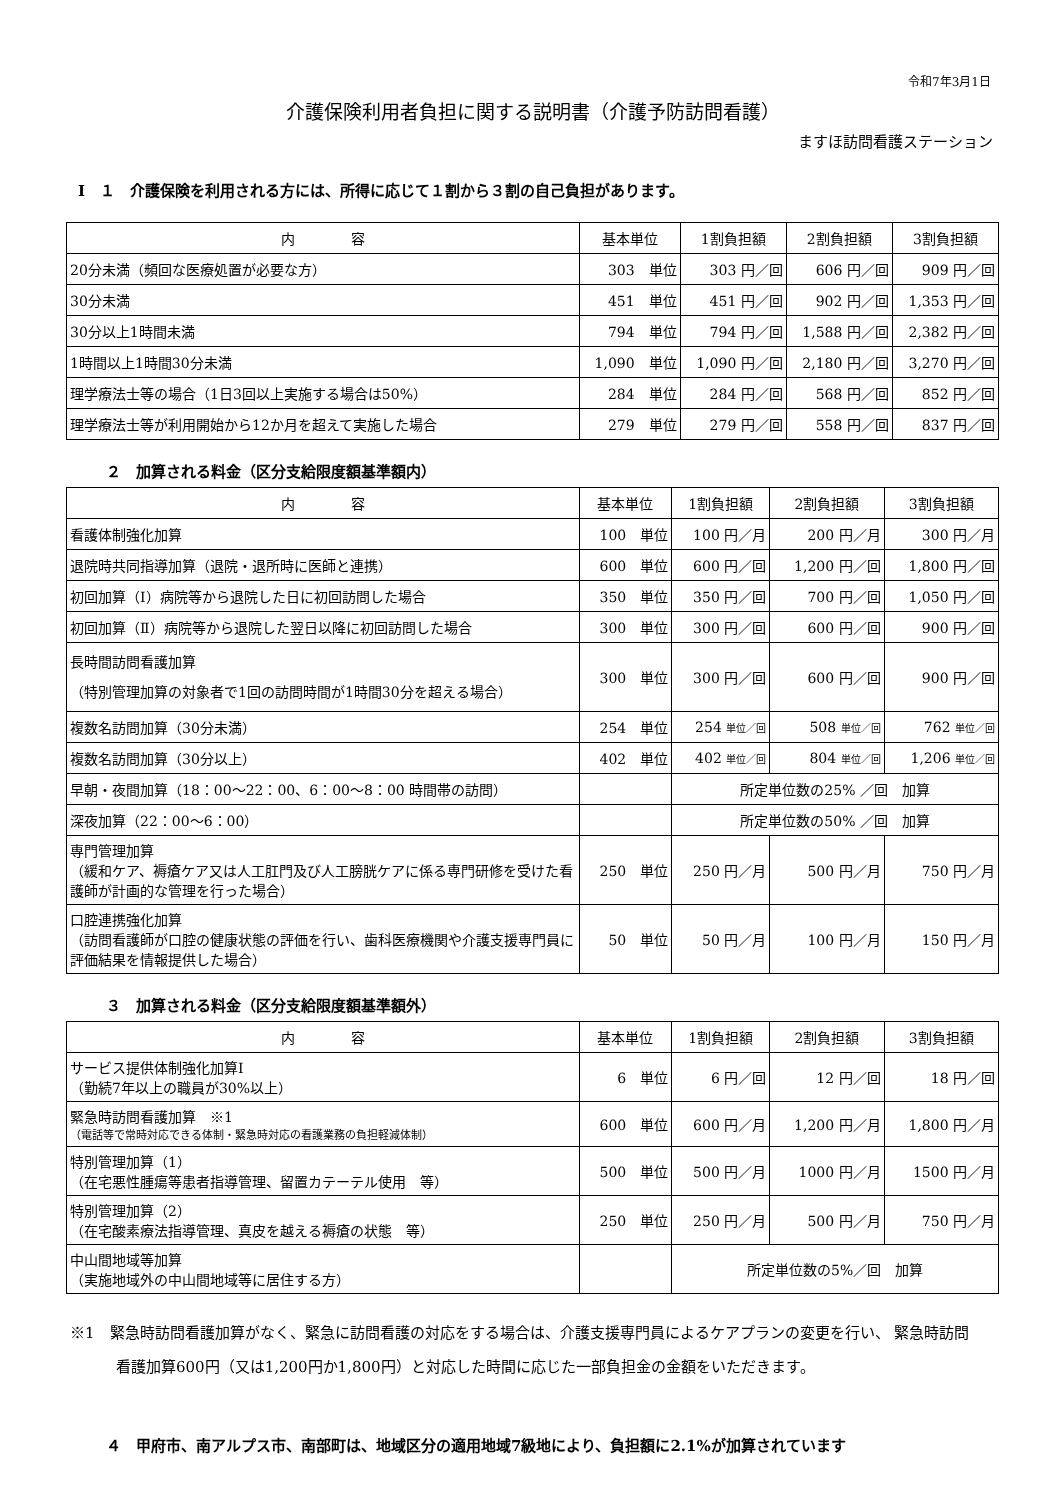令和7年3月1日
介護保険利用者負担に関する説明書（介護予防訪問看護）
ますほ訪問看護ステーション
Ⅰ　１　介護保険を利用される方には、所得に応じて１割から３割の自己負担があります。
| 内 容 | 基本単位 | 1割負担額 | 2割負担額 | 3割負担額 |
| --- | --- | --- | --- | --- |
| 20分未満（頻回な医療処置が必要な方） | 303 単位 | 303 円／回 | 606 円／回 | 909 円／回 |
| 30分未満 | 451 単位 | 451 円／回 | 902 円／回 | 1,353 円／回 |
| 30分以上1時間未満 | 794 単位 | 794 円／回 | 1,588 円／回 | 2,382 円／回 |
| 1時間以上1時間30分未満 | 1,090 単位 | 1,090 円／回 | 2,180 円／回 | 3,270 円／回 |
| 理学療法士等の場合（1日3回以上実施する場合は50%） | 284 単位 | 284 円／回 | 568 円／回 | 852 円／回 |
| 理学療法士等が利用開始から12か月を超えて実施した場合 | 279 単位 | 279 円／回 | 558 円／回 | 837 円／回 |
２　加算される料金（区分支給限度額基準額内）
| 内 容 | 基本単位 | 1割負担額 | 2割負担額 | 3割負担額 |
| --- | --- | --- | --- | --- |
| 看護体制強化加算 | 100 単位 | 100 円／月 | 200 円／月 | 300 円／月 |
| 退院時共同指導加算（退院・退所時に医師と連携） | 600 単位 | 600 円／回 | 1,200 円／回 | 1,800 円／回 |
| 初回加算（Ⅰ）病院等から退院した日に初回訪問した場合 | 350 単位 | 350 円／回 | 700 円／回 | 1,050 円／回 |
| 初回加算（Ⅱ）病院等から退院した翌日以降に初回訪問した場合 | 300 単位 | 300 円／回 | 600 円／回 | 900 円／回 |
| 長時間訪問看護加算 （特別管理加算の対象者で1回の訪問時間が1時間30分を超える場合） | 300 単位 | 300 円／回 | 600 円／回 | 900 円／回 |
| 複数名訪問加算（30分未満） | 254 単位 | 254 単位／回 | 508 単位／回 | 762 単位／回 |
| 複数名訪問加算（30分以上） | 402 単位 | 402 単位／回 | 804 単位／回 | 1,206 単位／回 |
| 早朝・夜間加算（18：00～22：00、6：00～8：00 時間帯の訪問） | | 所定単位数の25% ／回 加算 | | |
| 深夜加算（22：00～6：00） | | 所定単位数の50% ／回 加算 | | |
| 専門管理加算 （緩和ケア、褥瘡ケア又は人工肛門及び人工膀胱ケアに係る専門研修を受けた看護師が計画的な管理を行った場合） | 250 単位 | 250 円／月 | 500 円／月 | 750 円／月 |
| 口腔連携強化加算 （訪問看護師が口腔の健康状態の評価を行い、歯科医療機関や介護支援専門員に評価結果を情報提供した場合） | 50 単位 | 50 円／月 | 100 円／月 | 150 円／月 |
３　加算される料金（区分支給限度額基準額外）
| 内 容 | 基本単位 | 1割負担額 | 2割負担額 | 3割負担額 |
| --- | --- | --- | --- | --- |
| サービス提供体制強化加算Ⅰ （勤続7年以上の職員が30%以上） | 6 単位 | 6 円／回 | 12 円／回 | 18 円／回 |
| 緊急時訪問看護加算 ※1 （電話等で常時対応できる体制・緊急時対応の看護業務の負担軽減体制） | 600 単位 | 600 円／月 | 1,200 円／月 | 1,800 円／月 |
| 特別管理加算（1） （在宅悪性腫瘍等患者指導管理、留置カテーテル使用 等） | 500 単位 | 500 円／月 | 1000 円／月 | 1500 円／月 |
| 特別管理加算（2） （在宅酸素療法指導管理、真皮を越える褥瘡の状態 等） | 250 単位 | 250 円／月 | 500 円／月 | 750 円／月 |
| 中山間地域等加算 （実施地域外の中山間地域等に居住する方） | | 所定単位数の5%／回 加算 | | |
※1　緊急時訪問看護加算がなく、緊急に訪問看護の対応をする場合は、介護支援専門員によるケアプランの変更を行い、 緊急時訪問看護加算600円（又は1,200円か1,800円）と対応した時間に応じた一部負担金の金額をいただきます。
４　甲府市、南アルプス市、南部町は、地域区分の適用地域7級地により、負担額に2.1%が加算されています